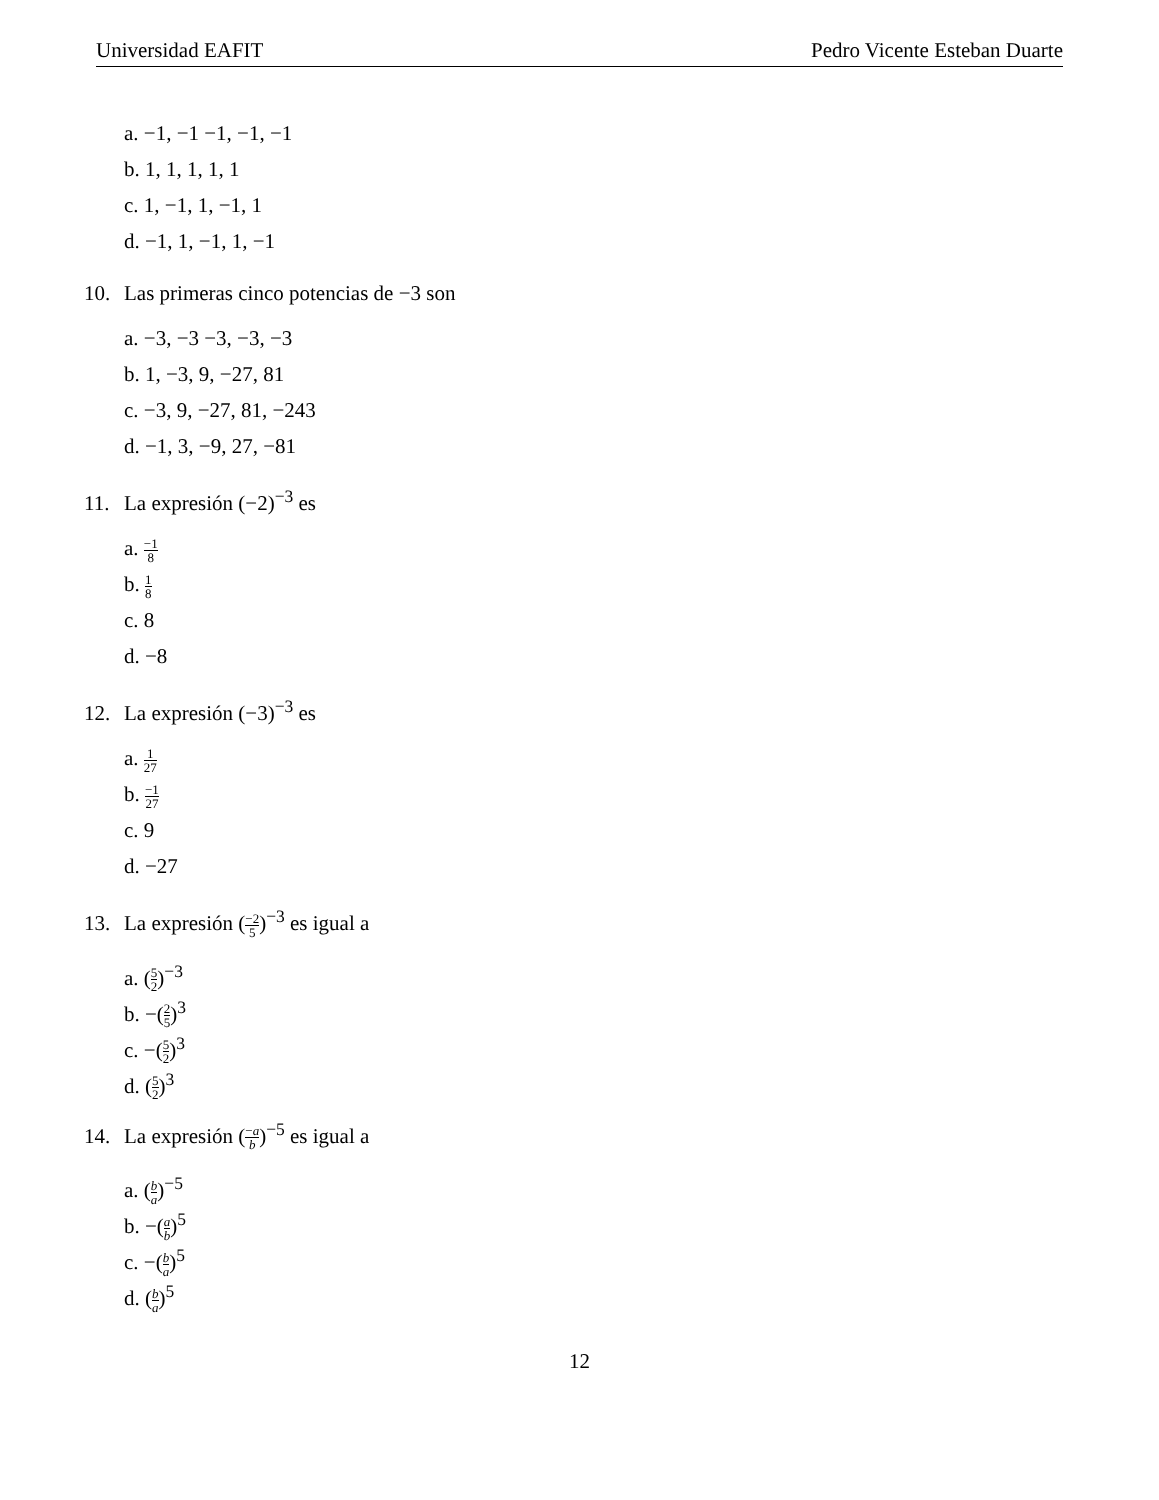Universidad EAFIT Pedro Vicente Esteban Duarte
a. −1, −1 −1, −1, −1
b. 1, 1, 1, 1, 1
c. 1, −1, 1, −1, 1
d. −1, 1, −1, 1, −1
10. Las primeras cinco potencias de −3 son
a. −3, −3 −3, −3, −3
b. 1, −3, 9, −27, 81
c. −3, 9, −27, 81, −243
d. −1, 3, −9, 27, −81
11. La expresión (−2)<sup>−3</sup> es
a. −1 8
b. 1 8
c. 8
d. −8
12. La expresión (−3)<sup>−3</sup> es
a. 1 27
b. −1 27
c. 9
d. −27
13. La expresión (−2 5)<sup>−3</sup> es igual a
a. (5 2)<sup>−3</sup>
b. −(2 5)<sup>3</sup>
c. −(5 2)<sup>3</sup>
d. (5 2)<sup>3</sup>
14. La expresión (−a b)<sup>−5</sup> es igual a
a. (b a)<sup>−5</sup>
b. −(a b)<sup>5</sup>
c. −(b a)<sup>5</sup>
d. (b a)<sup>5</sup>
12